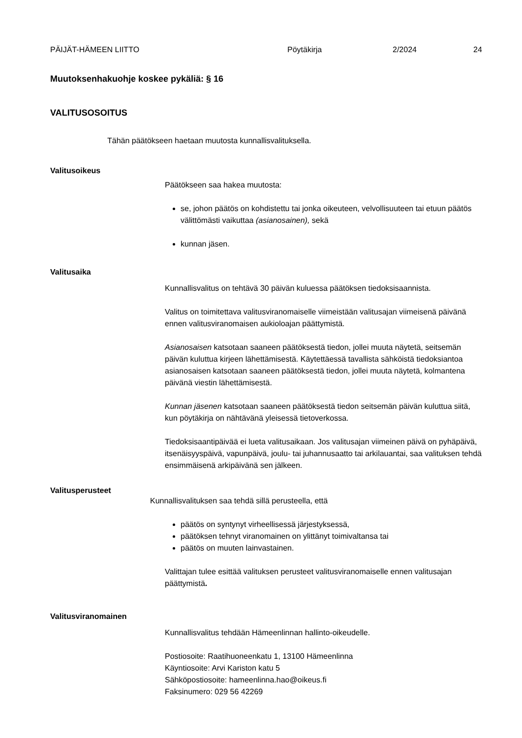PÄIJÄT-HÄMEEN LIITTO Pöytäkirja 2/2024 24
Muutoksenhakuohje koskee pykäliä: § 16
VALITUSOSOITUS
Tähän päätökseen haetaan muutosta kunnallisvalituksella.
Valitusoikeus
Päätökseen saa hakea muutosta:
se, johon päätös on kohdistettu tai jonka oikeuteen, velvollisuuteen tai etuun päätös välittömästi vaikuttaa (asianosainen), sekä
kunnan jäsen.
Valitusaika
Kunnallisvalitus on tehtävä 30 päivän kuluessa päätöksen tiedoksisaannista.
Valitus on toimitettava valitusviranomaiselle viimeistään valitusajan viimeisenä päivänä ennen valitusviranomaisen aukioloajan päättymistä.
Asianosaisen katsotaan saaneen päätöksestä tiedon, jollei muuta näytetä, seitsemän päivän kuluttua kirjeen lähettämisestä. Käytettäessä tavallista sähköistä tiedoksiantoa asianosaisen katsotaan saaneen päätöksestä tiedon, jollei muuta näytetä, kolmantena päivänä viestin lähettämisestä.
Kunnan jäsenen katsotaan saaneen päätöksestä tiedon seitsemän päivän kuluttua siitä, kun pöytäkirja on nähtävänä yleisessä tietoverkossa.
Tiedoksisaantipäivää ei lueta valitusaikaan. Jos valitusajan viimeinen päivä on pyhäpäivä, itsenäisyyspäivä, vapunpäivä, joulu- tai juhannusaatto tai arkilauantai, saa valituksen tehdä ensimmäisenä arkipäivänä sen jälkeen.
Valitusperusteet
Kunnallisvalituksen saa tehdä sillä perusteella, että
päätös on syntynyt virheellisessä järjestyksessä,
päätöksen tehnyt viranomainen on ylittänyt toimivaltansa tai
päätös on muuten lainvastainen.
Valittajan tulee esittää valituksen perusteet valitusviranomaiselle ennen valitusajan päättymistä.
Valitusviranomainen
Kunnallisvalitus tehdään Hämeenlinnan hallinto-oikeudelle.
Postiosoite: Raatihuoneenkatu 1, 13100 Hämeenlinna
Käyntiosoite: Arvi Kariston katu 5
Sähköpostiosoite: hameenlinna.hao@oikeus.fi
Faksinumero: 029 56 42269